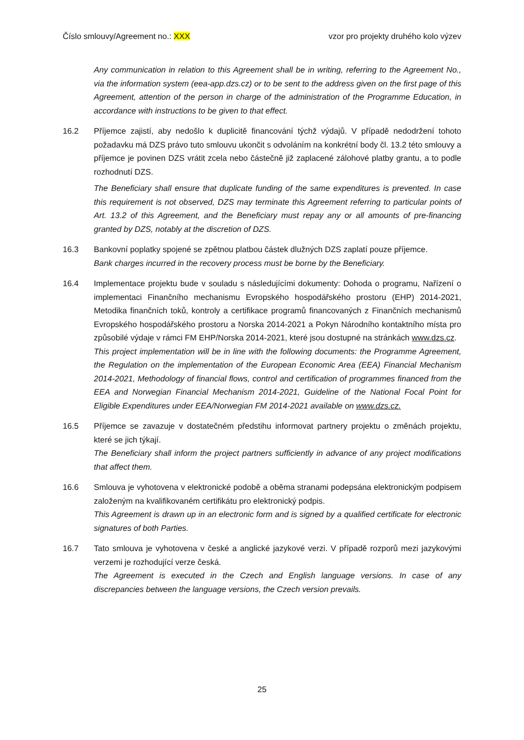Číslo smlouvy/Agreement no.: XXX vzor pro projekty druhého kolo výzev
Any communication in relation to this Agreement shall be in writing, referring to the Agreement No., via the information system (eea-app.dzs.cz) or to be sent to the address given on the first page of this Agreement, attention of the person in charge of the administration of the Programme Education, in accordance with instructions to be given to that effect.
16.2 Příjemce zajistí, aby nedošlo k duplicitě financování týchž výdajů. V případě nedodržení tohoto požadavku má DZS právo tuto smlouvu ukončit s odvoláním na konkrétní body čl. 13.2 této smlouvy a příjemce je povinen DZS vrátit zcela nebo částečně již zaplacené zálohové platby grantu, a to podle rozhodnutí DZS.
The Beneficiary shall ensure that duplicate funding of the same expenditures is prevented. In case this requirement is not observed, DZS may terminate this Agreement referring to particular points of Art. 13.2 of this Agreement, and the Beneficiary must repay any or all amounts of pre-financing granted by DZS, notably at the discretion of DZS.
16.3 Bankovní poplatky spojené se zpětnou platbou částek dlužných DZS zaplatí pouze příjemce.
Bank charges incurred in the recovery process must be borne by the Beneficiary.
16.4 Implementace projektu bude v souladu s následujícími dokumenty: Dohoda o programu, Nařízení o implementaci Finančního mechanismu Evropského hospodářského prostoru (EHP) 2014-2021, Metodika finančních toků, kontroly a certifikace programů financovaných z Finančních mechanismů Evropského hospodářského prostoru a Norska 2014-2021 a Pokyn Národního kontaktního místa pro způsobilé výdaje v rámci FM EHP/Norska 2014-2021, které jsou dostupné na stránkách www.dzs.cz.
This project implementation will be in line with the following documents: the Programme Agreement, the Regulation on the implementation of the European Economic Area (EEA) Financial Mechanism 2014-2021, Methodology of financial flows, control and certification of programmes financed from the EEA and Norwegian Financial Mechanism 2014-2021, Guideline of the National Focal Point for Eligible Expenditures under EEA/Norwegian FM 2014-2021 available on www.dzs.cz.
16.5 Příjemce se zavazuje v dostatečném předstihu informovat partnery projektu o změnách projektu, které se jich týkají.
The Beneficiary shall inform the project partners sufficiently in advance of any project modifications that affect them.
16.6 Smlouva je vyhotovena v elektronické podobě a oběma stranami podepsána elektronickým podpisem založeným na kvalifikovaném certifikátu pro elektronický podpis.
This Agreement is drawn up in an electronic form and is signed by a qualified certificate for electronic signatures of both Parties.
16.7 Tato smlouva je vyhotovena v české a anglické jazykové verzi. V případě rozporů mezi jazykovými verzemi je rozhodující verze česká.
The Agreement is executed in the Czech and English language versions. In case of any discrepancies between the language versions, the Czech version prevails.
25